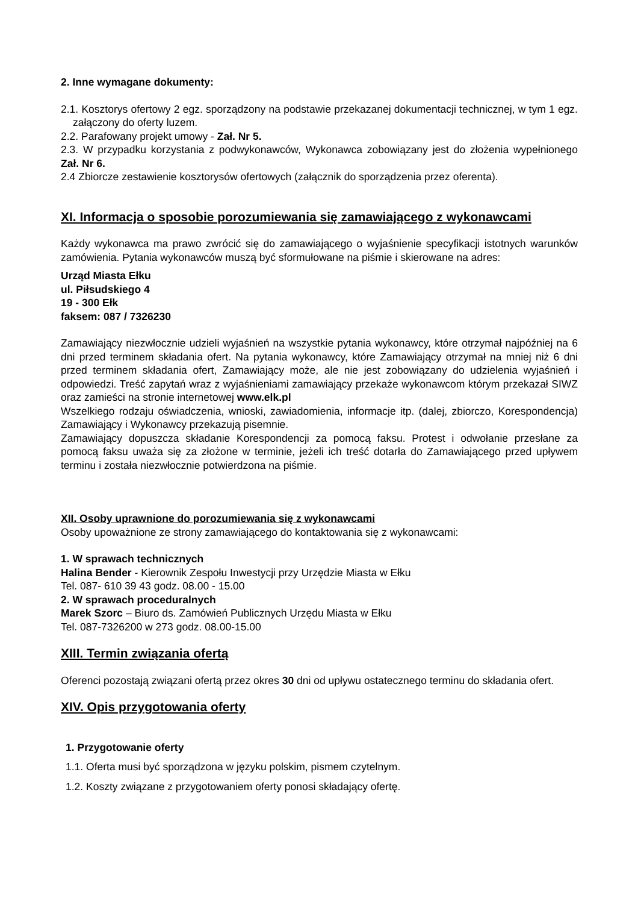2. Inne wymagane dokumenty:
2.1. Kosztorys ofertowy 2 egz. sporządzony na podstawie przekazanej dokumentacji technicznej, w tym 1 egz. załączony do oferty luzem.
2.2. Parafowany projekt umowy - Zał. Nr 5.
2.3. W przypadku korzystania z podwykonawców, Wykonawca zobowiązany jest do złożenia wypełnionego Zał. Nr 6.
2.4 Zbiorcze zestawienie kosztorysów ofertowych (załącznik do sporządzenia przez oferenta).
XI. Informacja o sposobie porozumiewania się zamawiającego z wykonawcami
Każdy wykonawca ma prawo zwrócić się do zamawiającego o wyjaśnienie specyfikacji istotnych warunków zamówienia. Pytania wykonawców muszą być sformułowane na piśmie i skierowane na adres:
Urząd Miasta Ełku
ul. Piłsudskiego 4
19 - 300 Ełk
faksem: 087 / 7326230
Zamawiający niezwłocznie udzieli wyjaśnień na wszystkie pytania wykonawcy, które otrzymał najpóźniej na 6 dni przed terminem składania ofert. Na pytania wykonawcy, które Zamawiający otrzymał na mniej niż 6 dni przed terminem składania ofert, Zamawiający może, ale nie jest zobowiązany do udzielenia wyjaśnień i odpowiedzi. Treść zapytań wraz z wyjaśnieniami zamawiający przekaże wykonawcom którym przekazał SIWZ oraz zamieści na stronie internetowej www.elk.pl
Wszelkiego rodzaju oświadczenia, wnioski, zawiadomienia, informacje itp. (dalej, zbiorczo, Korespondencja) Zamawiający i Wykonawcy przekazują pisemnie.
Zamawiający dopuszcza składanie Korespondencji za pomocą faksu. Protest i odwołanie przesłane za pomocą faksu uważa się za złożone w terminie, jeżeli ich treść dotarła do Zamawiającego przed upływem terminu i została niezwłocznie potwierdzona na piśmie.
XII. Osoby uprawnione do porozumiewania się z wykonawcami
Osoby upoważnione ze strony zamawiającego do kontaktowania się z wykonawcami:
1. W sprawach technicznych
Halina Bender - Kierownik Zespołu Inwestycji przy Urzędzie Miasta w Ełku
Tel. 087- 610 39 43 godz. 08.00 - 15.00
2. W sprawach proceduralnych
Marek Szorc – Biuro ds. Zamówień Publicznych Urzędu Miasta w Ełku
Tel. 087-7326200 w 273 godz. 08.00-15.00
XIII. Termin związania ofertą
Oferenci pozostają związani ofertą przez okres 30 dni od upływu ostatecznego terminu do składania ofert.
XIV. Opis przygotowania oferty
1. Przygotowanie oferty
1.1. Oferta musi być sporządzona w języku polskim, pismem czytelnym.
1.2. Koszty związane z przygotowaniem oferty ponosi składający ofertę.